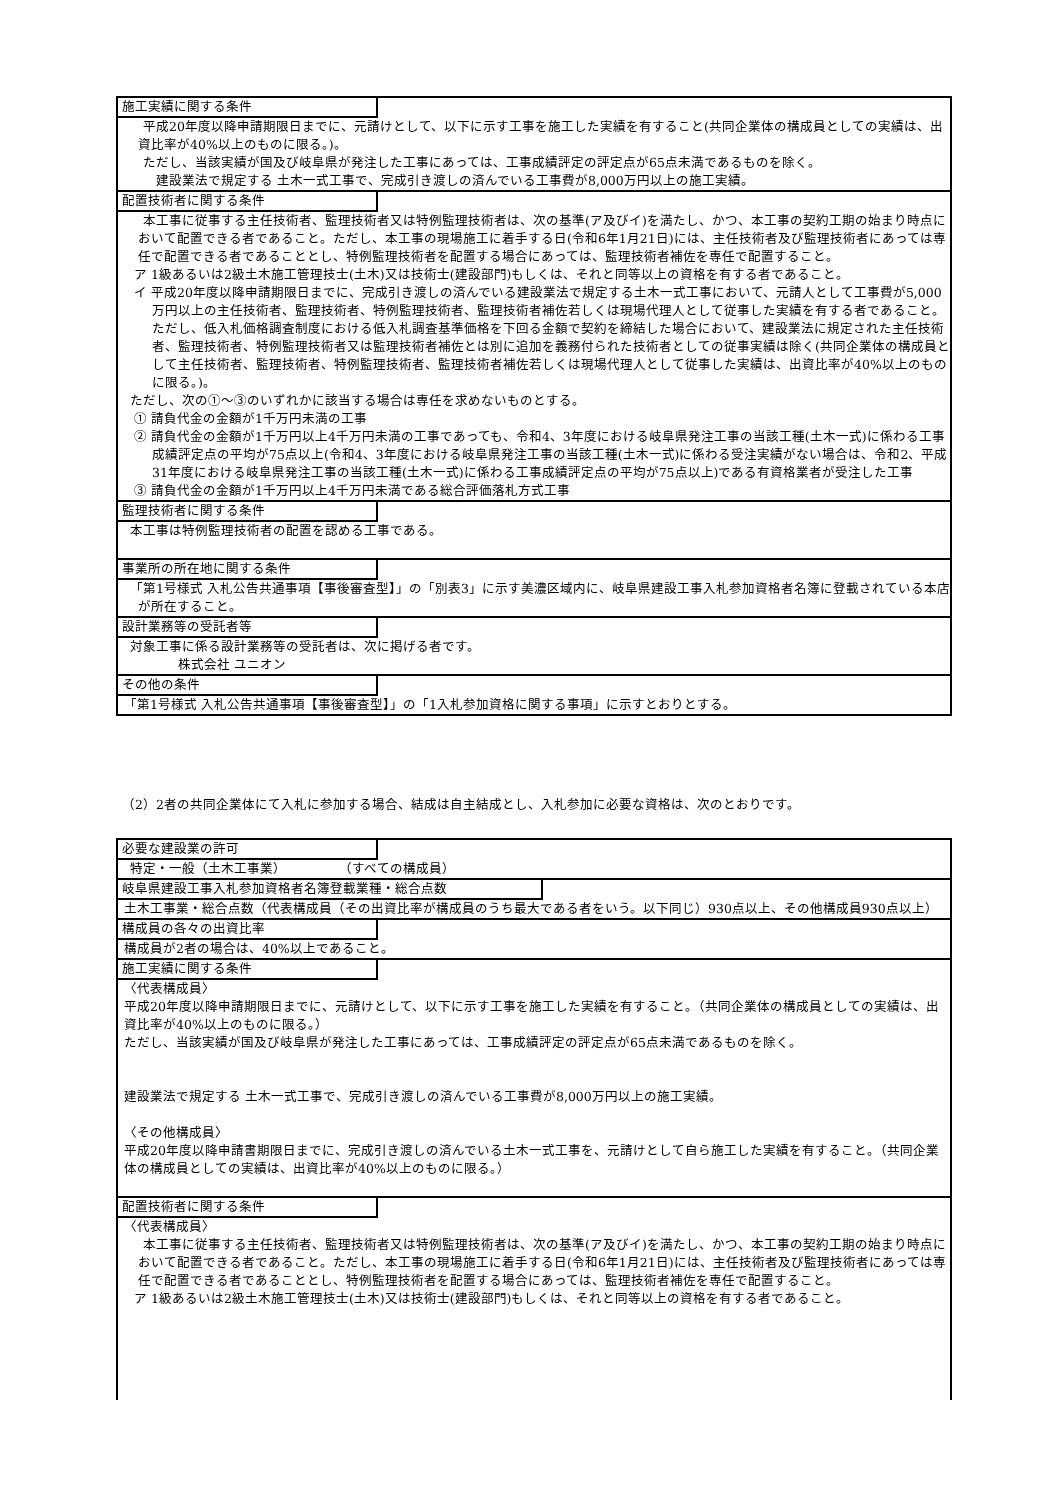施工実績に関する条件
　平成20年度以降申請期限日までに、元請けとして、以下に示す工事を施工した実績を有すること(共同企業体の構成員としての実績は、出資比率が40%以上のものに限る。)。
　ただし、当該実績が国及び岐阜県が発注した工事にあっては、工事成績評定の評定点が65点未満であるものを除く。
　　建設業法で規定する 土木一式工事で、完成引き渡しの済んでいる工事費が8,000万円以上の施工実績。
配置技術者に関する条件
　本工事に従事する主任技術者、監理技術者又は特例監理技術者は、次の基準(ア及びイ)を満たし、かつ、本工事の契約工期の始まり時点において配置できる者であること。ただし、本工事の現場施工に着手する日(令和6年1月21日)には、主任技術者及び監理技術者にあっては専任で配置できる者であることとし、特例監理技術者を配置する場合にあっては、監理技術者補佐を専任で配置すること。
ア 1級あるいは2級土木施工管理技士(土木)又は技術士(建設部門)もしくは、それと同等以上の資格を有する者であること。
イ 平成20年度以降申請期限日までに、完成引き渡しの済んでいる建設業法で規定する土木一式工事において、元請人として工事費が5,000万円以上の主任技術者、監理技術者、特例監理技術者、監理技術者補佐若しくは現場代理人として従事した実績を有する者であること。ただし、低入札価格調査制度における低入札調査基準価格を下回る金額で契約を締結した場合において、建設業法に規定された主任技術者、監理技術者、特例監理技術者又は監理技術者補佐とは別に追加を義務付られた技術者としての従事実績は除く(共同企業体の構成員として主任技術者、監理技術者、特例監理技術者、監理技術者補佐若しくは現場代理人として従事した実績は、出資比率が40%以上のものに限る。)。
ただし、次の①～③のいずれかに該当する場合は専任を求めないものとする。
① 請負代金の金額が1千万円未満の工事
② 請負代金の金額が1千万円以上4千万円未満の工事であっても、令和4、3年度における岐阜県発注工事の当該工種(土木一式)に係わる工事成績評定点の平均が75点以上(令和4、3年度における岐阜県発注工事の当該工種(土木一式)に係わる受注実績がない場合は、令和2、平成31年度における岐阜県発注工事の当該工種(土木一式)に係わる工事成績評定点の平均が75点以上)である有資格業者が受注した工事
③ 請負代金の金額が1千万円以上4千万円未満である総合評価落札方式工事
監理技術者に関する条件
本工事は特例監理技術者の配置を認める工事である。
事業所の所在地に関する条件
「第1号様式 入札公告共通事項【事後審査型】」の「別表3」に示す美濃区域内に、岐阜県建設工事入札参加資格者名簿に登載されている本店が所在すること。
設計業務等の受託者等
対象工事に係る設計業務等の受託者は、次に掲げる者です。
株式会社 ユニオン
その他の条件
「第1号様式 入札公告共通事項【事後審査型】」の「1入札参加資格に関する事項」に示すとおりとする。
（2）2者の共同企業体にて入札に参加する場合、結成は自主結成とし、入札参加に必要な資格は、次のとおりです。
必要な建設業の許可
特定・一般（土木工事業）　　　　　（すべての構成員）
岐阜県建設工事入札参加資格者名簿登載業種・総合点数
土木工事業・総合点数（代表構成員（その出資比率が構成員のうち最大である者をいう。以下同じ）930点以上、その他構成員930点以上）
構成員の各々の出資比率
構成員が2者の場合は、40%以上であること。
施工実績に関する条件
〈代表構成員〉
平成20年度以降申請期限日までに、元請けとして、以下に示す工事を施工した実績を有すること。（共同企業体の構成員としての実績は、出資比率が40%以上のものに限る。）
ただし、当該実績が国及び岐阜県が発注した工事にあっては、工事成績評定の評定点が65点未満であるものを除く。
建設業法で規定する 土木一式工事で、完成引き渡しの済んでいる工事費が8,000万円以上の施工実績。
〈その他構成員〉
平成20年度以降申請書期限日までに、完成引き渡しの済んでいる土木一式工事を、元請けとして自ら施工した実績を有すること。（共同企業体の構成員としての実績は、出資比率が40%以上のものに限る。）
配置技術者に関する条件
〈代表構成員〉
　本工事に従事する主任技術者、監理技術者又は特例監理技術者は、次の基準(ア及びイ)を満たし、かつ、本工事の契約工期の始まり時点において配置できる者であること。ただし、本工事の現場施工に着手する日(令和6年1月21日)には、主任技術者及び監理技術者にあっては専任で配置できる者であることとし、特例監理技術者を配置する場合にあっては、監理技術者補佐を専任で配置すること。
ア 1級あるいは2級土木施工管理技士(土木)又は技術士(建設部門)もしくは、それと同等以上の資格を有する者であること。